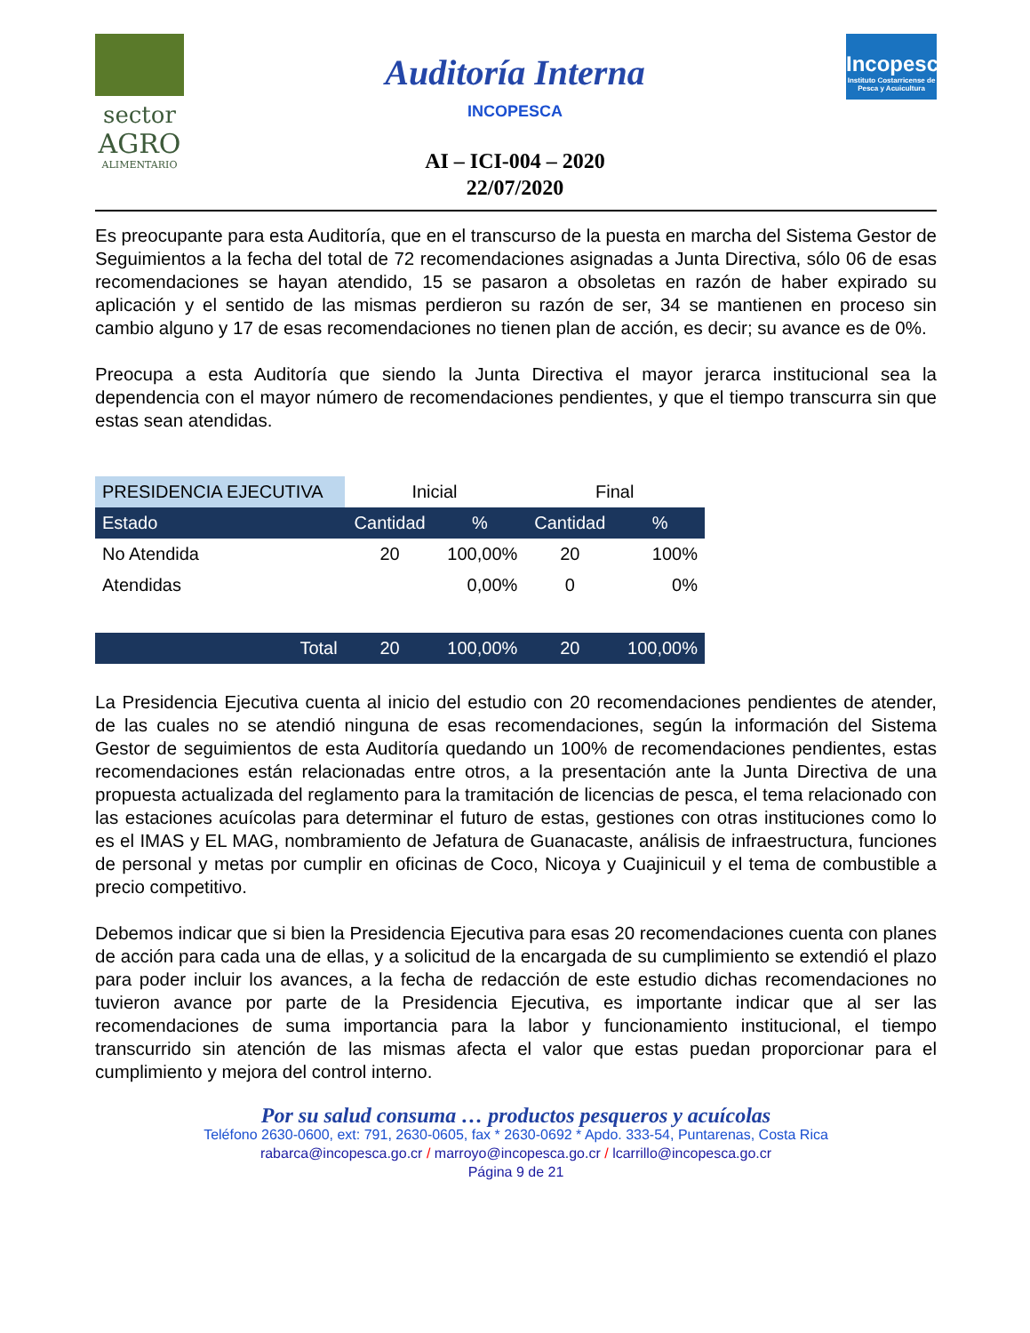sector
AGRO
ALIMENTARIO
Auditoría Interna
INCOPESCA
AI – ICI-004 – 2020
22/07/2020
Incopesca
Instituto Costarricense de Pesca y Acuicultura
Es preocupante para esta Auditoría, que en el transcurso de la puesta en marcha del Sistema Gestor de Seguimientos a la fecha del total de 72 recomendaciones asignadas a Junta Directiva, sólo 06 de esas recomendaciones se hayan atendido, 15 se pasaron a obsoletas en razón de haber expirado su aplicación y el sentido de las mismas perdieron su razón de ser, 34 se mantienen en proceso sin cambio alguno y 17 de esas recomendaciones no tienen plan de acción, es decir; su avance es de 0%.
Preocupa a esta Auditoría que siendo la Junta Directiva el mayor jerarca institucional sea la dependencia con el mayor número de recomendaciones pendientes, y que el tiempo transcurra sin que estas sean atendidas.
| PRESIDENCIA EJECUTIVA | Inicial | | Final | |
| Estado | Cantidad | % | Cantidad | % |
| No Atendida | 20 | 100,00% | 20 | 100% |
| Atendidas | | 0,00% | 0 | 0% |
| Total | 20 | 100,00% | 20 | 100,00% |
La Presidencia Ejecutiva cuenta al inicio del estudio con 20 recomendaciones pendientes de atender, de las cuales no se atendió ninguna de esas recomendaciones, según la información del Sistema Gestor de seguimientos de esta Auditoría quedando un 100% de recomendaciones pendientes, estas recomendaciones están relacionadas entre otros, a la presentación ante la Junta Directiva de una propuesta actualizada del reglamento para la tramitación de licencias de pesca, el tema relacionado con las estaciones acuícolas para determinar el futuro de estas, gestiones con otras instituciones como lo es el IMAS y EL MAG, nombramiento de Jefatura de Guanacaste, análisis de infraestructura, funciones de personal y metas por cumplir en oficinas de Coco, Nicoya y Cuajinicuil y el tema de combustible a precio competitivo.
Debemos indicar que si bien la Presidencia Ejecutiva para esas 20 recomendaciones cuenta con planes de acción para cada una de ellas, y a solicitud de la encargada de su cumplimiento se extendió el plazo para poder incluir los avances, a la fecha de redacción de este estudio dichas recomendaciones no tuvieron avance por parte de la Presidencia Ejecutiva, es importante indicar que al ser las recomendaciones de suma importancia para la labor y funcionamiento institucional, el tiempo transcurrido sin atención de las mismas afecta el valor que estas puedan proporcionar para el cumplimiento y mejora del control interno.
Por su salud consuma … productos pesqueros y acuícolas
Teléfono 2630-0600, ext: 791, 2630-0605, fax * 2630-0692 * Apdo. 333-54, Puntarenas, Costa Rica
rabarca@incopesca.go.cr / marroyo@incopesca.go.cr / lcarrillo@incopesca.go.cr
Página 9 de 21